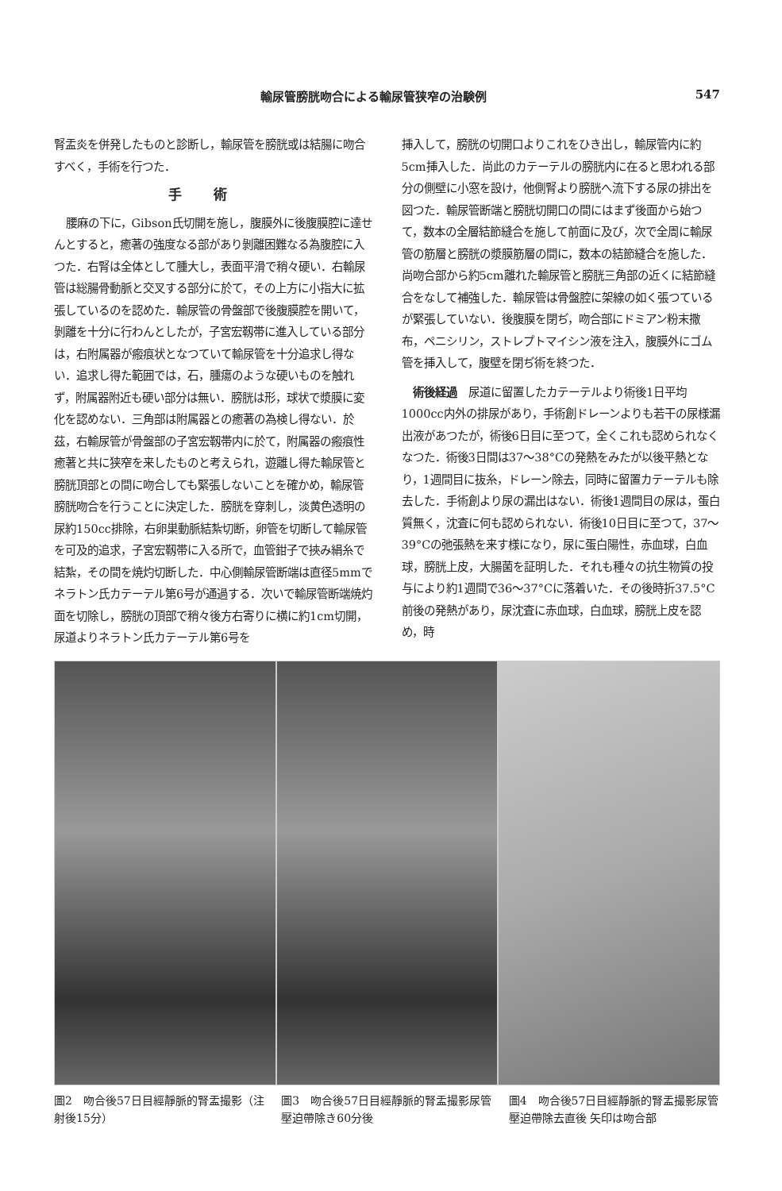輸尿管膀胱吻合による輸尿管狭窄の治験例 547
腎盂炎を併発したものと診断し，輸尿管を膀胱或は結腸に吻合すべく，手術を行つた．
手術
腰麻の下に，Gibson氏切開を施し，腹膜外に後腹膜腔に達せんとすると，癒著の強度なる部があり剝離困難なる為腹腔に入つた．右腎は全体として腫大し，表面平滑で稍々硬い．右輸尿管は総腸骨動脈と交叉する部分に於て，その上方に小指大に拡張しているのを認めた．輸尿管の骨盤部で後腹膜腔を開いて，剝離を十分に行わんとしたが，子宮宏靱帯に進入している部分は，右附属器が瘢痕状となつていて輸尿管を十分追求し得ない．追求し得た範囲では，石，腫瘍のような硬いものを触れず，附属器附近も硬い部分は無い．膀胱は形，球状で漿膜に変化を認めない．三角部は附属器との癒著の為検し得ない．於茲，右輸尿管が骨盤部の子宮宏靱帯内に於て，附属器の瘢痕性癒著と共に狭窄を来したものと考えられ，遊離し得た輸尿管と膀胱頂部との間に吻合しても緊張しないことを確かめ，輸尿管膀胱吻合を行うことに決定した．膀胱を穿刺し，淡黄色透明の尿約150cc排除，右卵巣動脈結紮切断，卵管を切断して輸尿管を可及的追求，子宮宏靱帯に入る所で，血管鉗子で挾み絹糸で結紮，その間を焼灼切断した．中心側輸尿管断端は直径5mmでネラトン氏カテーテル第6号が通過する．次いで輸尿管断端焼灼面を切除し，膀胱の頂部で稍々後方右寄りに横に約1cm切開，尿道よりネラトン氏カテーテル第6号を
挿入して，膀胱の切開口よりこれをひき出し，輸尿管内に約5cm挿入した．尚此のカテーテルの膀胱内に在ると思われる部分の側壁に小窓を設け，他側腎より膀胱へ流下する尿の排出を図つた．輸尿管断端と膀胱切開口の間にはまず後面から始つて，数本の全層結節縫合を施して前面に及び，次で全周に輸尿管の筋層と膀胱の漿膜筋層の間に，数本の結節縫合を施した．尚吻合部から約5cm離れた輸尿管と膀胱三角部の近くに結節縫合をなして補強した．輸尿管は骨盤腔に架線の如く張つているが緊張していない．後腹膜を閉ぢ，吻合部にドミアン粉末撒布，ペニシリン，ストレプトマイシン液を注入，腹膜外にゴム管を挿入して，腹壁を閉ぢ術を終つた．
術後経過　尿道に留置したカテーテルより術後1日平均1000cc内外の排尿があり，手術創ドレーンよりも若干の尿様漏出液があつたが，術後6日目に至つて，全くこれも認められなくなつた．術後3日間は37〜38°Cの発熱をみたが以後平熱となり，1週間目に抜糸，ドレーン除去，同時に留置カテーテルも除去した．手術創より尿の漏出はない．術後1週間目の尿は，蛋白質無く，沈査に何も認められない．術後10日目に至つて，37〜39°Cの弛張熱を来す様になり，尿に蛋白陽性，赤血球，白血球，膀胱上皮，大腸菌を証明した．それも種々の抗生物質の投与により約1週間で36〜37°Cに落着いた．その後時折37.5°C前後の発熱があり，尿沈査に赤血球，白血球，膀胱上皮を認め，時
圖2　吻合後57日目經靜脈的腎盂撮影（注射後15分）
圖3　吻合後57日目經靜脈的腎盂撮影尿管壓迫帶除き60分後
圖4　吻合後57日目經靜脈的腎盂撮影尿管壓迫帶除去直後 矢印は吻合部